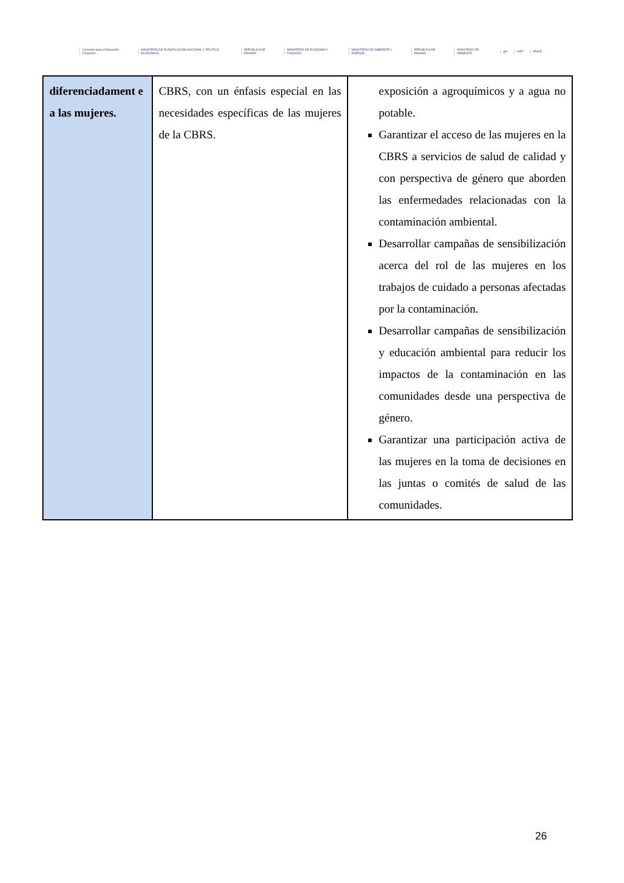Convenio para el Desarrollo Fronterizo
MINISTERIO DE PLANIFICACIÓN NACIONAL Y POLÍTICA ECONÓMICA
REPÚBLICA DE PANAMÁ
MINISTERIO DE ECONOMÍA Y FINANZAS
MINISTERIO DE AMBIENTE Y ENERGÍA
REPÚBLICA DE PANAMÁ MINISTERIO DE AMBIENTE gef OET PNUD
| diferenciadament e a las mujeres. | CBRS, con un énfasis especial en las necesidades específicas de las mujeres de la CBRS. | exposición a agroquímicos y a agua no potable. Garantizar el acceso de las mujeres en la CBRS a servicios de salud de calidad y con perspectiva de género que aborden las enfermedades relacionadas con la contaminación ambiental. Desarrollar campañas de sensibilización acerca del rol de las mujeres en los trabajos de cuidado a personas afectadas por la contaminación. Desarrollar campañas de sensibilización y educación ambiental para reducir los impactos de la contaminación en las comunidades desde una perspectiva de género. Garantizar una participación activa de las mujeres en la toma de decisiones en las juntas o comités de salud de las comunidades. |
26